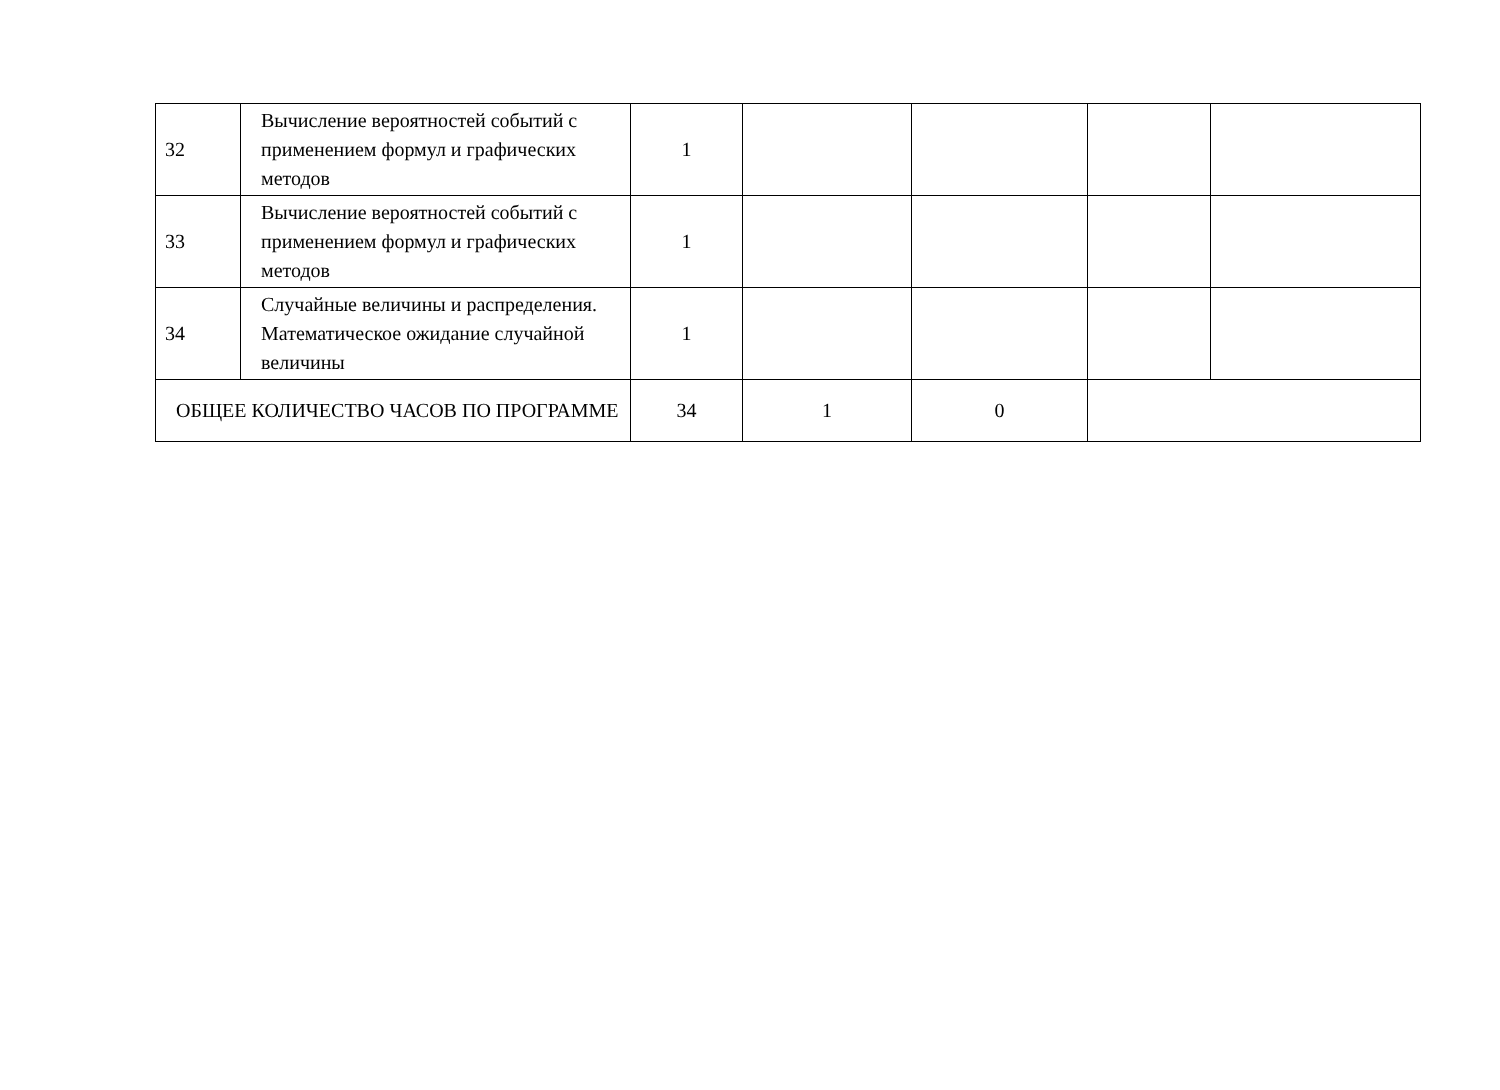| 32 | Вычисление вероятностей событий с применением формул и графических методов | 1 | | | | |
| 33 | Вычисление вероятностей событий с применением формул и графических методов | 1 | | | | |
| 34 | Случайные величины и распределения. Математическое ожидание случайной величины | 1 | | | | |
| ОБЩЕЕ КОЛИЧЕСТВО ЧАСОВ ПО ПРОГРАММЕ | | 34 | 1 | 0 | | |